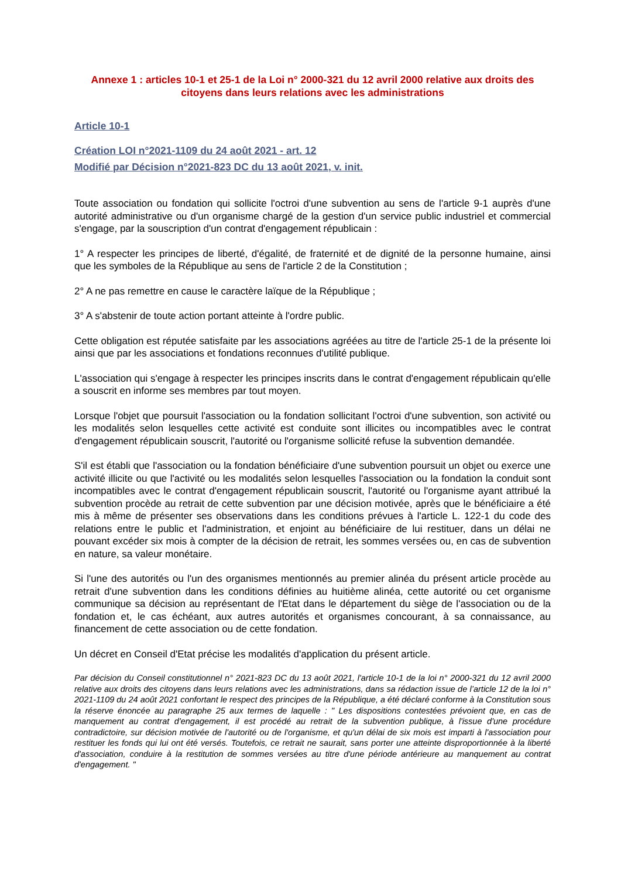Annexe 1 : articles 10-1 et 25-1 de la Loi n° 2000-321 du 12 avril 2000 relative aux droits des citoyens dans leurs relations avec les administrations
Article 10-1
Création LOI n°2021-1109 du 24 août 2021 - art. 12
Modifié par Décision n°2021-823 DC du 13 août 2021, v. init.
Toute association ou fondation qui sollicite l'octroi d'une subvention au sens de l'article 9-1 auprès d'une autorité administrative ou d'un organisme chargé de la gestion d'un service public industriel et commercial s'engage, par la souscription d'un contrat d'engagement républicain :
1° A respecter les principes de liberté, d'égalité, de fraternité et de dignité de la personne humaine, ainsi que les symboles de la République au sens de l'article 2 de la Constitution ;
2° A ne pas remettre en cause le caractère laïque de la République ;
3° A s'abstenir de toute action portant atteinte à l'ordre public.
Cette obligation est réputée satisfaite par les associations agréées au titre de l'article 25-1 de la présente loi ainsi que par les associations et fondations reconnues d'utilité publique.
L'association qui s'engage à respecter les principes inscrits dans le contrat d'engagement républicain qu'elle a souscrit en informe ses membres par tout moyen.
Lorsque l'objet que poursuit l'association ou la fondation sollicitant l'octroi d'une subvention, son activité ou les modalités selon lesquelles cette activité est conduite sont illicites ou incompatibles avec le contrat d'engagement républicain souscrit, l'autorité ou l'organisme sollicité refuse la subvention demandée.
S'il est établi que l'association ou la fondation bénéficiaire d'une subvention poursuit un objet ou exerce une activité illicite ou que l'activité ou les modalités selon lesquelles l'association ou la fondation la conduit sont incompatibles avec le contrat d'engagement républicain souscrit, l'autorité ou l'organisme ayant attribué la subvention procède au retrait de cette subvention par une décision motivée, après que le bénéficiaire a été mis à même de présenter ses observations dans les conditions prévues à l'article L. 122-1 du code des relations entre le public et l'administration, et enjoint au bénéficiaire de lui restituer, dans un délai ne pouvant excéder six mois à compter de la décision de retrait, les sommes versées ou, en cas de subvention en nature, sa valeur monétaire.
Si l'une des autorités ou l'un des organismes mentionnés au premier alinéa du présent article procède au retrait d'une subvention dans les conditions définies au huitième alinéa, cette autorité ou cet organisme communique sa décision au représentant de l'Etat dans le département du siège de l'association ou de la fondation et, le cas échéant, aux autres autorités et organismes concourant, à sa connaissance, au financement de cette association ou de cette fondation.
Un décret en Conseil d'Etat précise les modalités d'application du présent article.
Par décision du Conseil constitutionnel n° 2021-823 DC du 13 août 2021, l'article 10-1 de la loi n° 2000-321 du 12 avril 2000 relative aux droits des citoyens dans leurs relations avec les administrations, dans sa rédaction issue de l’article 12 de la loi n° 2021-1109 du 24 août 2021 confortant le respect des principes de la République, a été déclaré conforme à la Constitution sous la réserve énoncée au paragraphe 25 aux termes de laquelle : " Les dispositions contestées prévoient que, en cas de manquement au contrat d'engagement, il est procédé au retrait de la subvention publique, à l'issue d'une procédure contradictoire, sur décision motivée de l'autorité ou de l'organisme, et qu'un délai de six mois est imparti à l'association pour restituer les fonds qui lui ont été versés. Toutefois, ce retrait ne saurait, sans porter une atteinte disproportionnée à la liberté d'association, conduire à la restitution de sommes versées au titre d'une période antérieure au manquement au contrat d'engagement. "